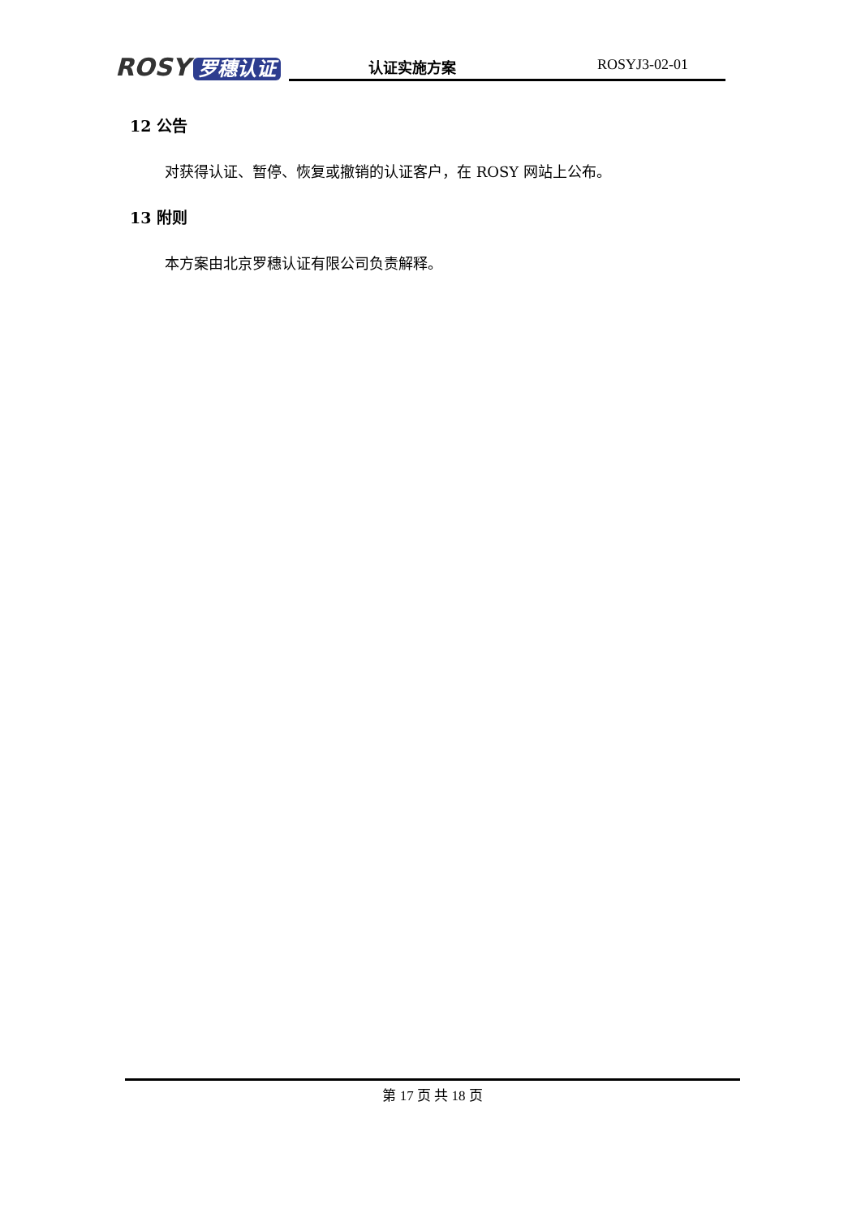ROSY 罗穗认证
认证实施方案 ROSYJ3-02-01
12 公告
对获得认证、暂停、恢复或撤销的认证客户，在 ROSY 网站上公布。
13 附则
本方案由北京罗穗认证有限公司负责解释。
第 17 页 共 18 页